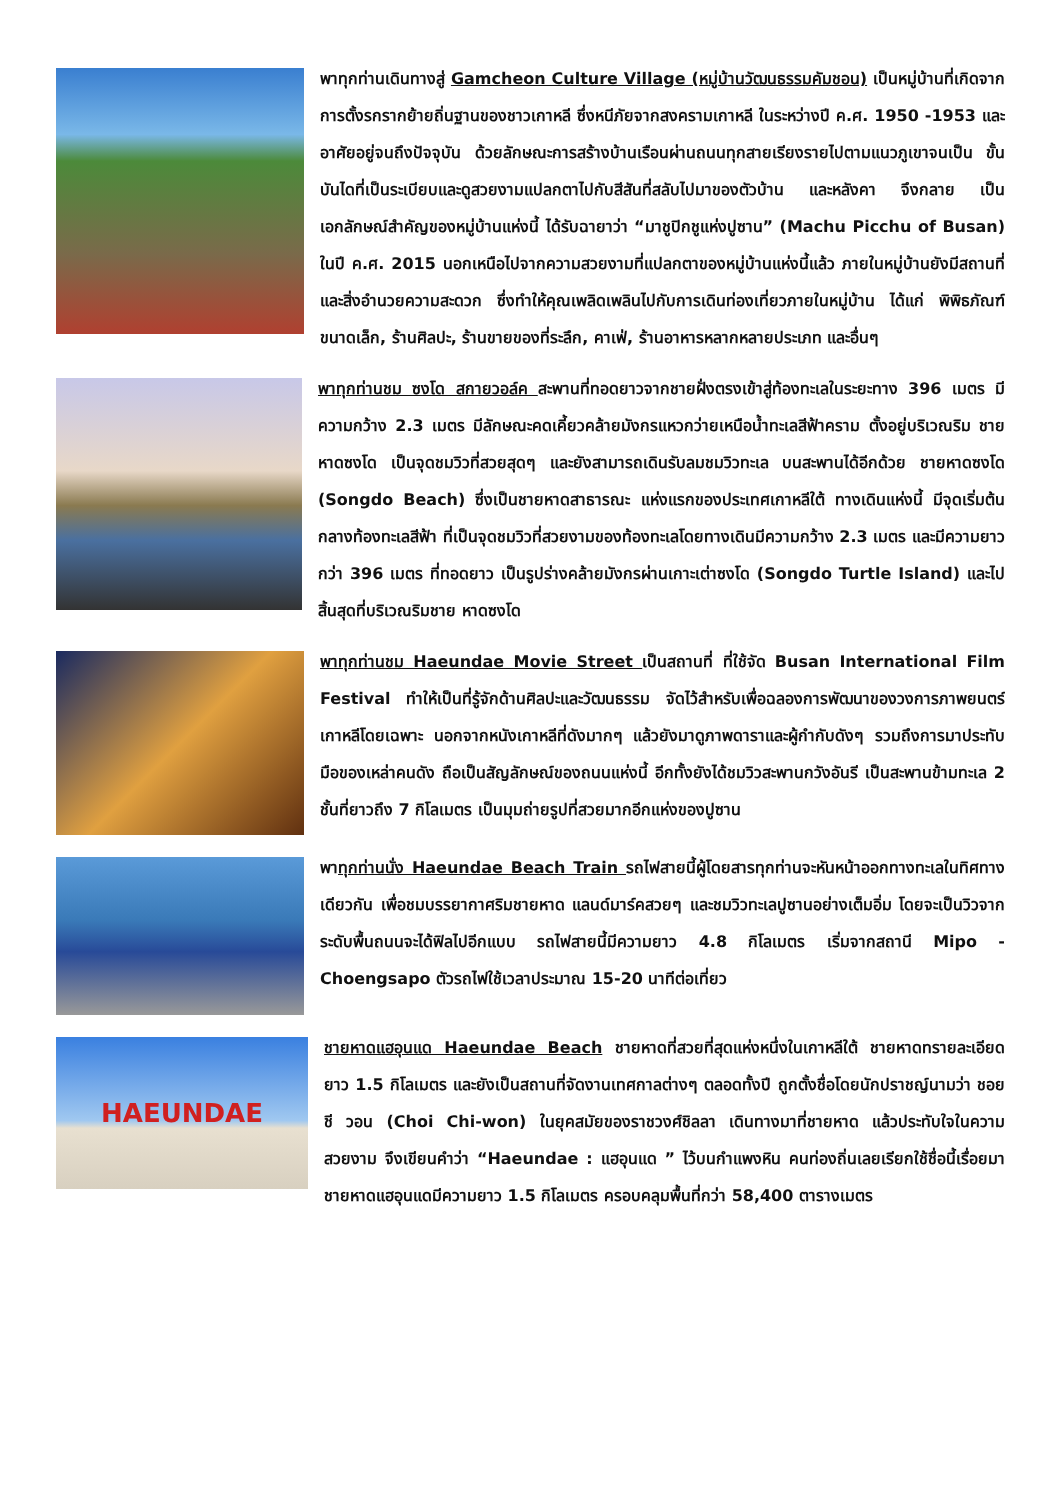พาทุกท่านเดินทางสู่ Gamcheon Culture Village (หมู่บ้านวัฒนธรรมคัมชอน) เป็นหมู่บ้านที่เกิดจากการตั้งรกรากย้ายถิ่นฐานของชาวเกาหลี ซึ่งหนีภัยจากสงครามเกาหลี ในระหว่างปี ค.ศ. 1950 -1953 และอาศัยอยู่จนถึงปัจจุบัน ด้วยลักษณะการสร้างบ้านเรือนผ่านถนนทุกสายเรียงรายไปตามแนวภูเขาจนเป็น ขั้นบันไดที่เป็นระเบียบและดูสวยงามแปลกตาไปกับสีสันที่สลับไปมาของตัวบ้าน และหลังคา จึงกลาย เป็นเอกลักษณ์สำคัญของหมู่บ้านแห่งนี้ ได้รับฉายาว่า “มาชูปิกชูแห่งปูซาน” (Machu Picchu of Busan) ในปี ค.ศ. 2015 นอกเหนือไปจากความสวยงามที่แปลกตาของหมู่บ้านแห่งนี้แล้ว ภายในหมู่บ้านยังมีสถานที่และสิ่งอำนวยความสะดวก ซึ่งทำให้คุณเพลิดเพลินไปกับการเดินท่องเที่ยวภายในหมู่บ้าน ได้แก่ พิพิธภัณฑ์ขนาดเล็ก, ร้านศิลปะ, ร้านขายของที่ระลึก, คาเฟ่, ร้านอาหารหลากหลายประเภท และอื่นๆ
พาทุกท่านชม ซงโด สกายวอล์ค สะพานที่ทอดยาวจากชายฝั่งตรงเข้าสู่ท้องทะเลในระยะทาง 396 เมตร มีความกว้าง 2.3 เมตร มีลักษณะคดเคี้ยวคล้ายมังกรแหวกว่ายเหนือน้ำทะเลสีฟ้าคราม ตั้งอยู่บริเวณริม ชายหาดซงโด เป็นจุดชมวิวที่สวยสุดๆ และยังสามารถเดินรับลมชมวิวทะเล บนสะพานได้อีกด้วย ชายหาดซงโด (Songdo Beach) ซึ่งเป็นชายหาดสาธารณะ แห่งแรกของประเทศเกาหลีใต้ ทางเดินแห่งนี้ มีจุดเริ่มต้นกลางท้องทะเลสีฟ้า ที่เป็นจุดชมวิวที่สวยงามของท้องทะเลโดยทางเดินมีความกว้าง 2.3 เมตร และมีความยาวกว่า 396 เมตร ที่ทอดยาว เป็นรูปร่างคล้ายมังกรผ่านเกาะเต่าซงโด (Songdo Turtle Island) และไปสิ้นสุดที่บริเวณริมชาย หาดซงโด
พาทุกท่านชม Haeundae Movie Street เป็นสถานที่ ที่ใช้จัด Busan International Film Festival ทำให้เป็นที่รู้จักด้านศิลปะและวัฒนธรรม จัดไว้สำหรับเพื่อฉลองการพัฒนาของวงการภาพยนตร์เกาหลีโดยเฉพาะ นอกจากหนังเกาหลีที่ดังมากๆ แล้วยังมาดูภาพดาราและผู้กำกับดังๆ รวมถึงการมาประทับมือของเหล่าคนดัง ถือเป็นสัญลักษณ์ของถนนแห่งนี้ อีกทั้งยังได้ชมวิวสะพานกวังอันรี เป็นสะพานข้ามทะเล 2 ชั้นที่ยาวถึง 7 กิโลเมตร เป็นมุมถ่ายรูปที่สวยมากอีกแห่งของปูซาน
พาทุกท่านนั่ง Haeundae Beach Train รถไฟสายนี้ผู้โดยสารทุกท่านจะหันหน้าออกทางทะเลในทิศทางเดียวกัน เพื่อชมบรรยากาศริมชายหาด แลนด์มาร์คสวยๆ และชมวิวทะเลปูซานอย่างเต็มอิ่ม โดยจะเป็นวิวจากระดับพื้นถนนจะได้ฟิลไปอีกแบบ รถไฟสายนี้มีความยาว 4.8 กิโลเมตร เริ่มจากสถานี Mipo - Choengsapo ตัวรถไฟใช้เวลาประมาณ 15-20 นาทีต่อเที่ยว
HAEUNDAE
ชายหาดแฮอุนแด Haeundae Beach ชายหาดที่สวยที่สุดแห่งหนึ่งในเกาหลีใต้ ชายหาดทรายละเอียด ยาว 1.5 กิโลเมตร และยังเป็นสถานที่จัดงานเทศกาลต่างๆ ตลอดทั้งปี ถูกตั้งชื่อโดยนักปราชญ์นามว่า ชอย ชี วอน (Choi Chi-won) ในยุคสมัยของราชวงศ์ชิลลา เดินทางมาที่ชายหาด แล้วประทับใจในความสวยงาม จึงเขียนคำว่า “Haeundae : แฮอุนแด ” ไว้บนกำแพงหิน คนท่องถิ่นเลยเรียกใช้ชื่อนี้เรื่อยมา ชายหาดแฮอุนแดมีความยาว 1.5 กิโลเมตร ครอบคลุมพื้นที่กว่า 58,400 ตารางเมตร